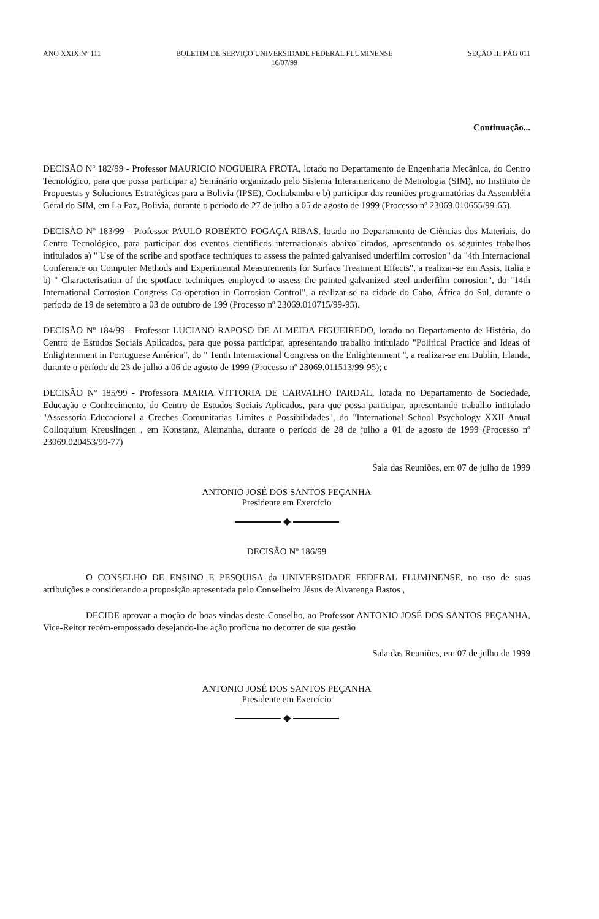ANO XXIX Nº 111 BOLETIM DE SERVIÇO UNIVERSIDADE FEDERAL FLUMINENSE
16/07/99
SEÇÃO III PÁG 011
Continuação...
DECISÃO Nº 182/99 - Professor MAURICIO NOGUEIRA FROTA, lotado no Departamento de Engenharia Mecânica, do Centro Tecnológico, para que possa participar a) Seminário organizado pelo Sistema Interamericano de Metrologia (SIM), no Instituto de Propuestas y Soluciones Estratégicas para a Bolivia (IPSE), Cochabamba e b) participar das reuniões programatórias da Assembléia Geral do SIM, em La Paz, Bolivia, durante o período de 27 de julho a 05 de agosto de 1999 (Processo nº 23069.010655/99-65).
DECISÃO Nº 183/99 - Professor PAULO ROBERTO FOGAÇA RIBAS, lotado no Departamento de Ciências dos Materiais, do Centro Tecnológico, para participar dos eventos científicos internacionais abaixo citados, apresentando os seguintes trabalhos intitulados a) " Use of the scribe and spotface techniques to assess the painted galvanised underfilm corrosion" da "4th Internacional Conference on Computer Methods and Experimental Measurements for Surface Treatment Effects", a realizar-se em Assis, Italia e b) " Characterisation of the spotface techniques employed to assess the painted galvanized steel underfilm corrosion", do "14th International Corrosion Congress Co-operation in Corrosion Control", a realizar-se na cidade do Cabo, África do Sul, durante o período de 19 de setembro a 03 de outubro de 199 (Processo nº 23069.010715/99-95).
DECISÃO Nº 184/99 - Professor LUCIANO RAPOSO DE ALMEIDA FIGUEIREDO, lotado no Departamento de História, do Centro de Estudos Sociais Aplicados, para que possa participar, apresentando trabalho intitulado "Political Practice and Ideas of Enlightenment in Portuguese América", do " Tenth Internacional Congress on the Enlightenment ", a realizar-se em Dublin, Irlanda, durante o período de 23 de julho a 06 de agosto de 1999 (Processo nº 23069.011513/99-95); e
DECISÃO Nº 185/99 - Professora MARIA VITTORIA DE CARVALHO PARDAL, lotada no Departamento de Sociedade, Educação e Conhecimento, do Centro de Estudos Sociais Aplicados, para que possa participar, apresentando trabalho intitulado "Assessoria Educacional a Creches Comunitarias Limites e Possibilidades", do "International School Psychology XXII Anual Colloquium Kreuslingen , em Konstanz, Alemanha, durante o período de 28 de julho a 01 de agosto de 1999 (Processo nº 23069.020453/99-77)
Sala das Reuniões, em 07 de julho de 1999
ANTONIO JOSÉ DOS SANTOS PEÇANHA
Presidente em Exercício
◆
DECISÃO Nº 186/99
O CONSELHO DE ENSINO E PESQUISA da UNIVERSIDADE FEDERAL FLUMINENSE, no uso de suas atribuições e considerando a proposição apresentada pelo Conselheiro Jésus de Alvarenga Bastos ,
DECIDE aprovar a moção de boas vindas deste Conselho, ao Professor ANTONIO JOSÉ DOS SANTOS PEÇANHA, Vice-Reitor recém-empossado desejando-lhe ação profícua no decorrer de sua gestão
Sala das Reuniões, em 07 de julho de 1999
ANTONIO JOSÉ DOS SANTOS PEÇANHA
Presidente em Exercício
◆